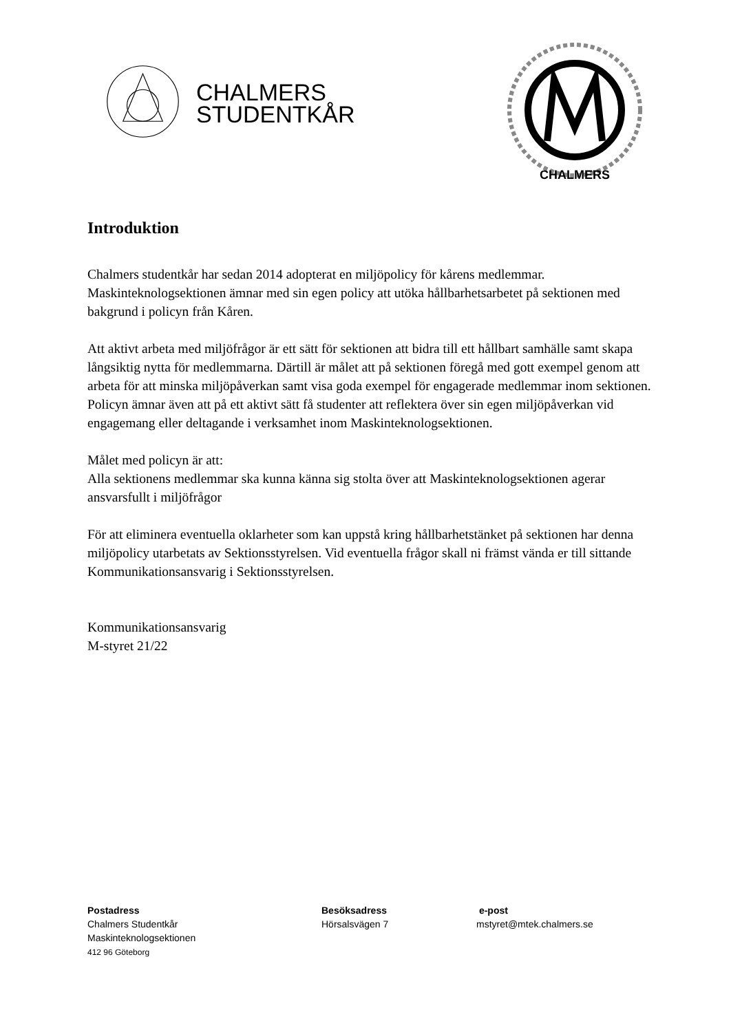CHALMERS
STUDENTKÅR
CHALMERS
Introduktion
Chalmers studentkår har sedan 2014 adopterat en miljöpolicy för kårens medlemmar. Maskinteknologsektionen ämnar med sin egen policy att utöka hållbarhetsarbetet på sektionen med bakgrund i policyn från Kåren.
Att aktivt arbeta med miljöfrågor är ett sätt för sektionen att bidra till ett hållbart samhälle samt skapa långsiktig nytta för medlemmarna. Därtill är målet att på sektionen föregå med gott exempel genom att arbeta för att minska miljöpåverkan samt visa goda exempel för engagerade medlemmar inom sektionen. Policyn ämnar även att på ett aktivt sätt få studenter att reflektera över sin egen miljöpåverkan vid engagemang eller deltagande i verksamhet inom Maskinteknologsektionen.
Målet med policyn är att:
Alla sektionens medlemmar ska kunna känna sig stolta över att Maskinteknologsektionen agerar ansvarsfullt i miljöfrågor
För att eliminera eventuella oklarheter som kan uppstå kring hållbarhetstänket på sektionen har denna miljöpolicy utarbetats av Sektionsstyrelsen. Vid eventuella frågor skall ni främst vända er till sittande Kommunikationsansvarig i Sektionsstyrelsen.
Kommunikationsansvarig
M-styret 21/22
Postadress
Chalmers Studentkår
Maskinteknologsektionen
412 96 Göteborg
Besöksadress
Hörsalsvägen 7
e-post
mstyret@mtek.chalmers.se